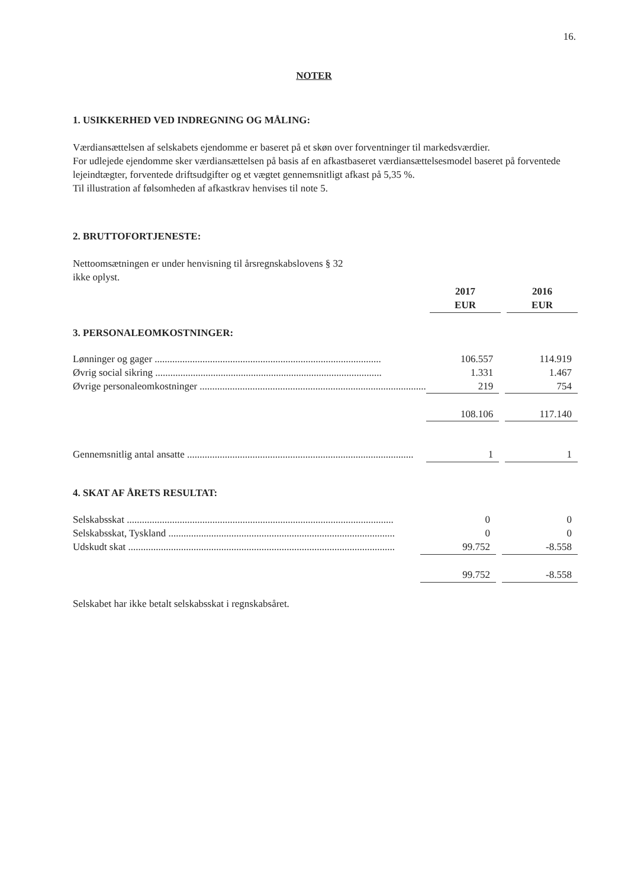16.
NOTER
1. USIKKERHED VED INDREGNING OG MÅLING:
Værdiansættelsen af selskabets ejendomme er baseret på et skøn over forventninger til markedsværdier.
For udlejede ejendomme sker værdiansættelsen på basis af en afkastbaseret værdiansættelsesmodel baseret på forventede lejeindtægter, forventede driftsudgifter og et vægtet gennemsnitligt afkast på 5,35 %.
Til illustration af følsomheden af afkastkrav henvises til note 5.
2. BRUTTOFORTJENESTE:
Nettoomsætningen er under henvisning til årsregnskabslovens § 32
ikke oplyst.
| | 2017 EUR | | 2016 EUR |
3. PERSONALEOMKOSTNINGER:
| Lønninger og gager .......................................................................................... | 106.557 | | 114.919 |
| Øvrig social sikring .......................................................................................... | 1.331 | | 1.467 |
| Øvrige personaleomkostninger .......................................................................................... | 219 | | 754 |
| | 108.106 | | 117.140 |
| Gennemsnitlig antal ansatte .......................................................................................... | 1 | | 1 |
4. SKAT AF ÅRETS RESULTAT:
| Selskabsskat .......................................................................................................... | 0 | | 0 |
| Selskabsskat, Tyskland .......................................................................................... | 0 | | 0 |
| Udskudt skat .......................................................................................................... | 99.752 | | -8.558 |
| | 99.752 | | -8.558 |
Selskabet har ikke betalt selskabsskat i regnskabsåret.